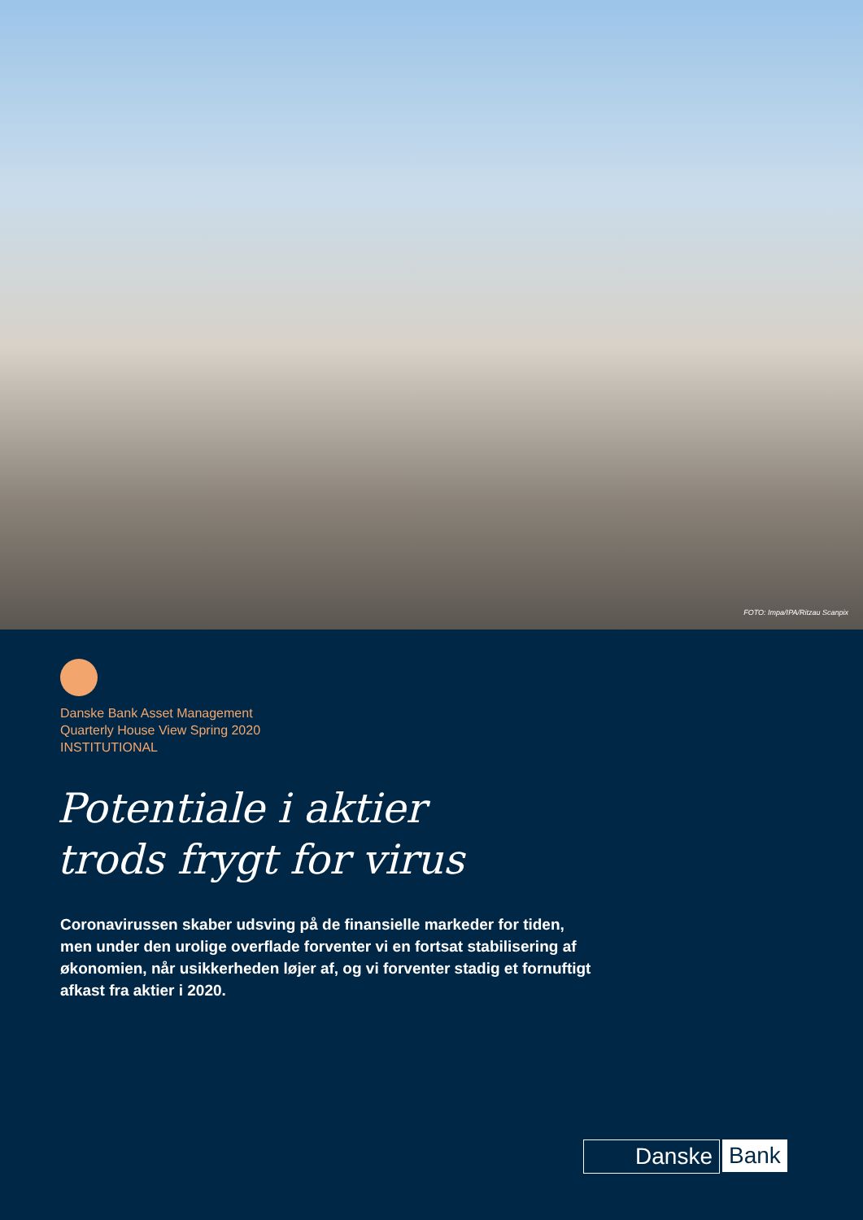FOTO: Impa/IPA/Ritzau Scanpix
Danske Bank Asset Management
Quarterly House View Spring 2020
INSTITUTIONAL
Potentiale i aktier
trods frygt for virus
Coronavirussen skaber udsving på de finansielle markeder for tiden, men under den urolige overflade forventer vi en fortsat stabilisering af økonomien, når usikkerheden løjer af, og vi forventer stadig et fornuftigt afkast fra aktier i 2020.
Danske Bank